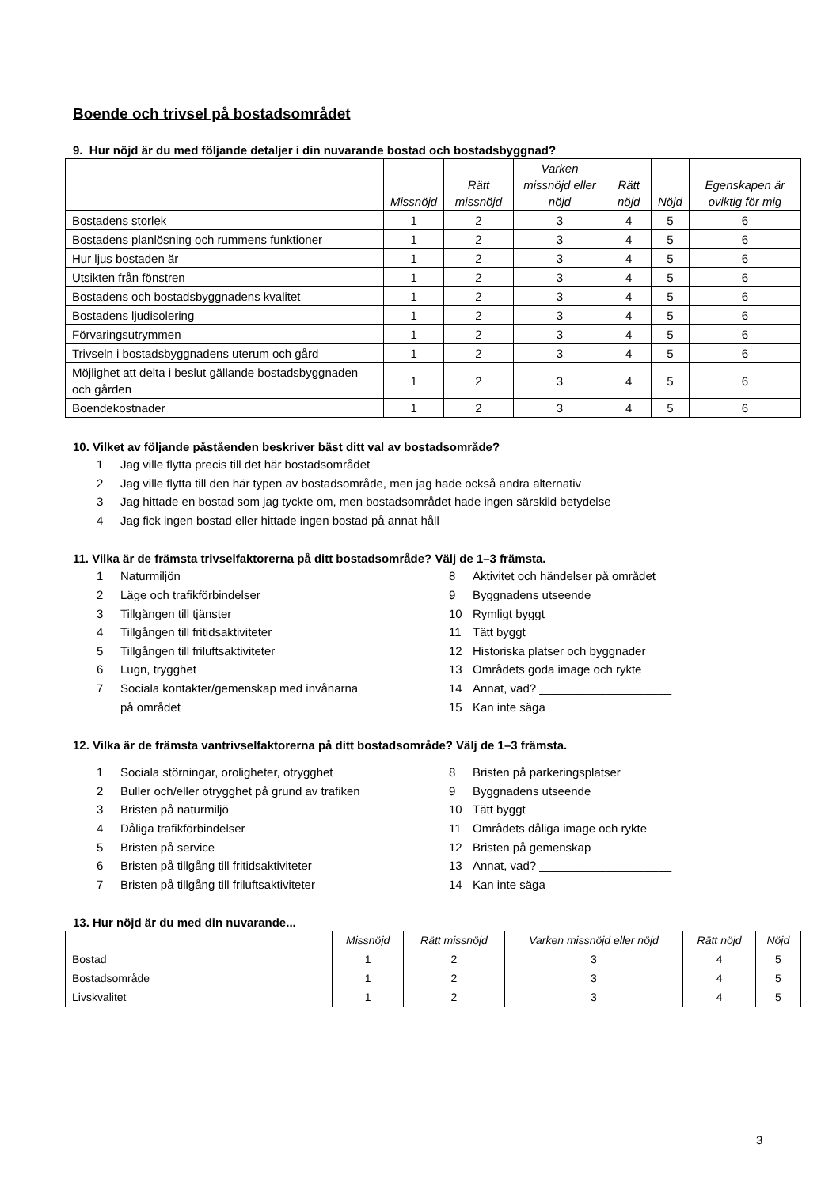Boende och trivsel på bostadsområdet
9. Hur nöjd är du med följande detaljer i din nuvarande bostad och bostadsbyggnad?
| | Missnöjd | Rätt missnöjd | Varken missnöjd eller nöjd | Rätt nöjd | Nöjd | Egenskapen är oviktig för mig |
| --- | --- | --- | --- | --- | --- | --- |
| Bostadens storlek | 1 | 2 | 3 | 4 | 5 | 6 |
| Bostadens planlösning och rummens funktioner | 1 | 2 | 3 | 4 | 5 | 6 |
| Hur ljus bostaden är | 1 | 2 | 3 | 4 | 5 | 6 |
| Utsikten från fönstren | 1 | 2 | 3 | 4 | 5 | 6 |
| Bostadens och bostadsbyggnadens kvalitet | 1 | 2 | 3 | 4 | 5 | 6 |
| Bostadens ljudisolering | 1 | 2 | 3 | 4 | 5 | 6 |
| Förvaringsutrymmen | 1 | 2 | 3 | 4 | 5 | 6 |
| Trivseln i bostadsbyggnadens uterum och gård | 1 | 2 | 3 | 4 | 5 | 6 |
| Möjlighet att delta i beslut gällande bostadsbyggnaden och gården | 1 | 2 | 3 | 4 | 5 | 6 |
| Boendekostnader | 1 | 2 | 3 | 4 | 5 | 6 |
10. Vilket av följande påståenden beskriver bäst ditt val av bostadsområde?
1 Jag ville flytta precis till det här bostadsområdet
2 Jag ville flytta till den här typen av bostadsområde, men jag hade också andra alternativ
3 Jag hittade en bostad som jag tyckte om, men bostadsområdet hade ingen särskild betydelse
4 Jag fick ingen bostad eller hittade ingen bostad på annat håll
11. Vilka är de främsta trivselfaktorerna på ditt bostadsområde? Välj de 1–3 främsta.
1 Naturmiljön
2 Läge och trafikförbindelser
3 Tillgången till tjänster
4 Tillgången till fritidsaktiviteter
5 Tillgången till friluftsaktiviteter
6 Lugn, trygghet
7 Sociala kontakter/gemenskap med invånarna
på området
8 Aktivitet och händelser på området
9 Byggnadens utseende
10 Rymligt byggt
11 Tätt byggt
12 Historiska platser och byggnader
13 Områdets goda image och rykte
14 Annat, vad? ____________________
15 Kan inte säga
12. Vilka är de främsta vantrivselfaktorerna på ditt bostadsområde? Välj de 1–3 främsta.
1 Sociala störningar, oroligheter, otrygghet
2 Buller och/eller otrygghet på grund av trafiken
3 Bristen på naturmiljö
4 Dåliga trafikförbindelser
5 Bristen på service
6 Bristen på tillgång till fritidsaktiviteter
7 Bristen på tillgång till friluftsaktiviteter
8 Bristen på parkeringsplatser
9 Byggnadens utseende
10 Tätt byggt
11 Områdets dåliga image och rykte
12 Bristen på gemenskap
13 Annat, vad? ____________________
14 Kan inte säga
13. Hur nöjd är du med din nuvarande...
| | Missnöjd | Rätt missnöjd | Varken missnöjd eller nöjd | Rätt nöjd | Nöjd |
| --- | --- | --- | --- | --- | --- |
| Bostad | 1 | 2 | 3 | 4 | 5 |
| Bostadsområde | 1 | 2 | 3 | 4 | 5 |
| Livskvalitet | 1 | 2 | 3 | 4 | 5 |
3